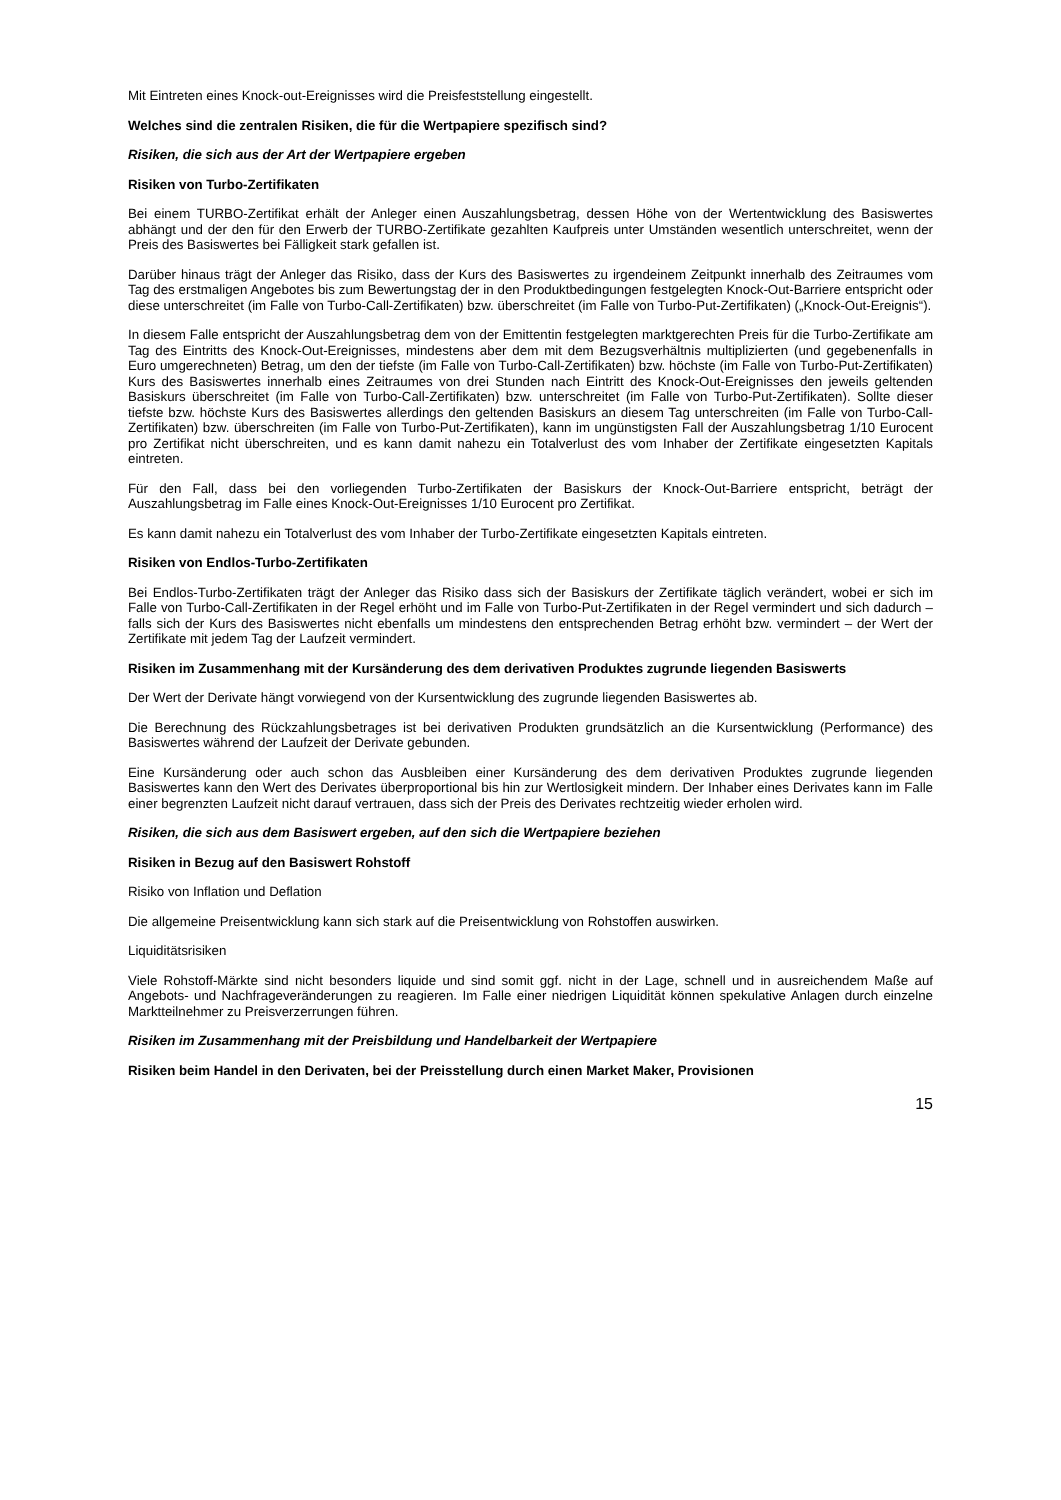Mit Eintreten eines Knock-out-Ereignisses wird die Preisfeststellung eingestellt.
Welches sind die zentralen Risiken, die für die Wertpapiere spezifisch sind?
Risiken, die sich aus der Art der Wertpapiere ergeben
Risiken von Turbo-Zertifikaten
Bei einem TURBO-Zertifikat erhält der Anleger einen Auszahlungsbetrag, dessen Höhe von der Wertentwicklung des Basiswertes abhängt und der den für den Erwerb der TURBO-Zertifikate gezahlten Kaufpreis unter Umständen wesentlich unterschreitet, wenn der Preis des Basiswertes bei Fälligkeit stark gefallen ist.
Darüber hinaus trägt der Anleger das Risiko, dass der Kurs des Basiswertes zu irgendeinem Zeitpunkt innerhalb des Zeitraumes vom Tag des erstmaligen Angebotes bis zum Bewertungstag der in den Produktbedingungen festgelegten Knock-Out-Barriere entspricht oder diese unterschreitet (im Falle von Turbo-Call-Zertifikaten) bzw. überschreitet (im Falle von Turbo-Put-Zertifikaten) („Knock-Out-Ereignis“).
In diesem Falle entspricht der Auszahlungsbetrag dem von der Emittentin festgelegten marktgerechten Preis für die Turbo-Zertifikate am Tag des Eintritts des Knock-Out-Ereignisses, mindestens aber dem mit dem Bezugsverhältnis multiplizierten (und gegebenenfalls in Euro umgerechneten) Betrag, um den der tiefste (im Falle von Turbo-Call-Zertifikaten) bzw. höchste (im Falle von Turbo-Put-Zertifikaten) Kurs des Basiswertes innerhalb eines Zeitraumes von drei Stunden nach Eintritt des Knock-Out-Ereignisses den jeweils geltenden Basiskurs überschreitet (im Falle von Turbo-Call-Zertifikaten) bzw. unterschreitet (im Falle von Turbo-Put-Zertifikaten). Sollte dieser tiefste bzw. höchste Kurs des Basiswertes allerdings den geltenden Basiskurs an diesem Tag unterschreiten (im Falle von Turbo-Call-Zertifikaten) bzw. überschreiten (im Falle von Turbo-Put-Zertifikaten), kann im ungünstigsten Fall der Auszahlungsbetrag 1/10 Eurocent pro Zertifikat nicht überschreiten, und es kann damit nahezu ein Totalverlust des vom Inhaber der Zertifikate eingesetzten Kapitals eintreten.
Für den Fall, dass bei den vorliegenden Turbo-Zertifikaten der Basiskurs der Knock-Out-Barriere entspricht, beträgt der Auszahlungsbetrag im Falle eines Knock-Out-Ereignisses 1/10 Eurocent pro Zertifikat.
Es kann damit nahezu ein Totalverlust des vom Inhaber der Turbo-Zertifikate eingesetzten Kapitals eintreten.
Risiken von Endlos-Turbo-Zertifikaten
Bei Endlos-Turbo-Zertifikaten trägt der Anleger das Risiko dass sich der Basiskurs der Zertifikate täglich verändert, wobei er sich im Falle von Turbo-Call-Zertifikaten in der Regel erhöht und im Falle von Turbo-Put-Zertifikaten in der Regel vermindert und sich dadurch – falls sich der Kurs des Basiswertes nicht ebenfalls um mindestens den entsprechenden Betrag erhöht bzw. vermindert – der Wert der Zertifikate mit jedem Tag der Laufzeit vermindert.
Risiken im Zusammenhang mit der Kursänderung des dem derivativen Produktes zugrunde liegenden Basiswerts
Der Wert der Derivate hängt vorwiegend von der Kursentwicklung des zugrunde liegenden Basiswertes ab.
Die Berechnung des Rückzahlungsbetrages ist bei derivativen Produkten grundsätzlich an die Kursentwicklung (Performance) des Basiswertes während der Laufzeit der Derivate gebunden.
Eine Kursänderung oder auch schon das Ausbleiben einer Kursänderung des dem derivativen Produktes zugrunde liegenden Basiswertes kann den Wert des Derivates überproportional bis hin zur Wertlosigkeit mindern. Der Inhaber eines Derivates kann im Falle einer begrenzten Laufzeit nicht darauf vertrauen, dass sich der Preis des Derivates rechtzeitig wieder erholen wird.
Risiken, die sich aus dem Basiswert ergeben, auf den sich die Wertpapiere beziehen
Risiken in Bezug auf den Basiswert Rohstoff
Risiko von Inflation und Deflation
Die allgemeine Preisentwicklung kann sich stark auf die Preisentwicklung von Rohstoffen auswirken.
Liquiditätsrisiken
Viele Rohstoff-Märkte sind nicht besonders liquide und sind somit ggf. nicht in der Lage, schnell und in ausreichendem Maße auf Angebots- und Nachfrageveränderungen zu reagieren. Im Falle einer niedrigen Liquidität können spekulative Anlagen durch einzelne Marktteilnehmer zu Preisverzerrungen führen.
Risiken im Zusammenhang mit der Preisbildung und Handelbarkeit der Wertpapiere
Risiken beim Handel in den Derivaten, bei der Preisstellung durch einen Market Maker, Provisionen
15